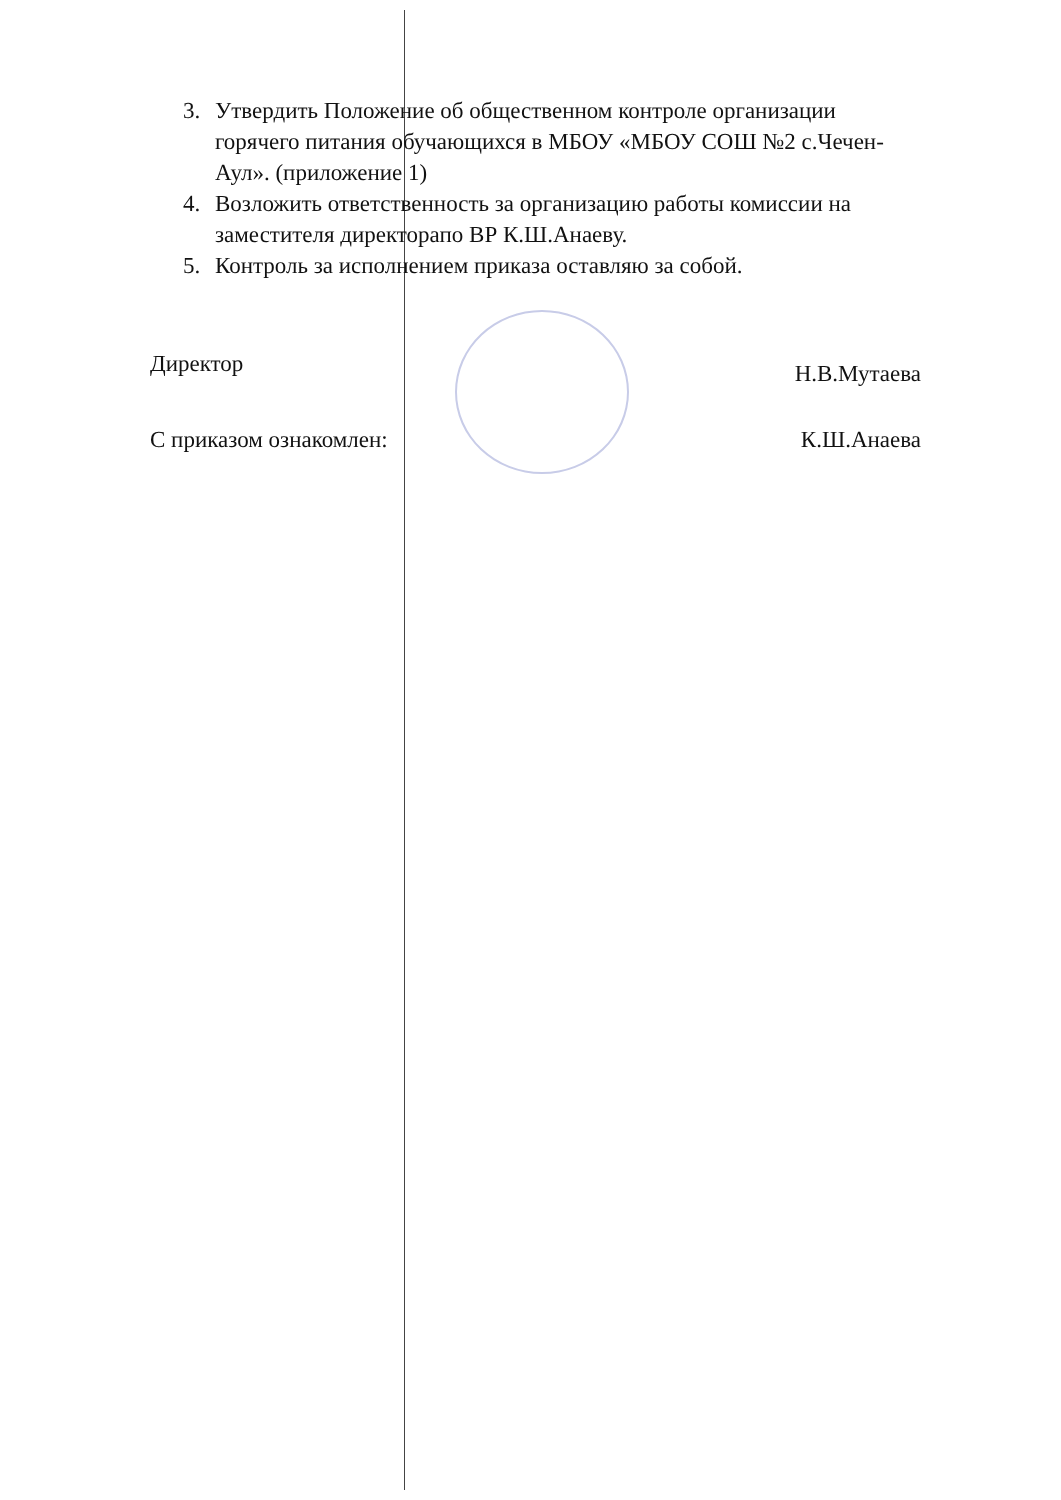3. Утвердить Положение об общественном контроле организации горячего питания обучающихся в МБОУ «МБОУ СОШ №2 с.Чечен-Аул». (приложение 1)
4. Возложить ответственность за организацию работы комиссии на заместителя директорапо ВР К.Ш.Анаеву.
5. Контроль за исполнением приказа оставляю за собой.
Директор Н.В.Мутаева
С приказом ознакомлен: К.Ш.Анаева